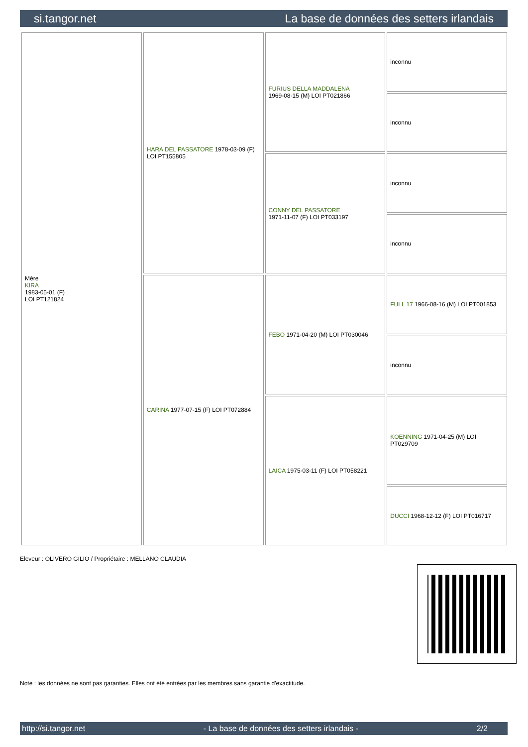si.tangor.net La base de données des setters irlandais
| Mère KIRA 1983-05-01 (F) LOI PT121824 | HARA DEL PASSATORE 1978-03-09 (F) LOI PT155805 | FURIUS DELLA MADDALENA 1969-08-15 (M) LOI PT021866 | inconnu |
| | | | inconnu |
| | | CONNY DEL PASSATORE 1971-11-07 (F) LOI PT033197 | inconnu |
| | | | inconnu |
| | CARINA 1977-07-15 (F) LOI PT072884 | FEBO 1971-04-20 (M) LOI PT030046 | FULL 17 1966-08-16 (M) LOI PT001853 |
| | | | inconnu |
| | | LAICA 1975-03-11 (F) LOI PT058221 | KOENNING 1971-04-25 (M) LOI PT029709 |
| | | | DUCCI 1968-12-12 (F) LOI PT016717 |
Eleveur : OLIVERO GILIO / Propriétaire : MELLANO CLAUDIA
Note : les données ne sont pas garanties. Elles ont été entrées par les membres sans garantie d'exactitude.
http://si.tangor.net - La base de données des setters irlandais - 2/2